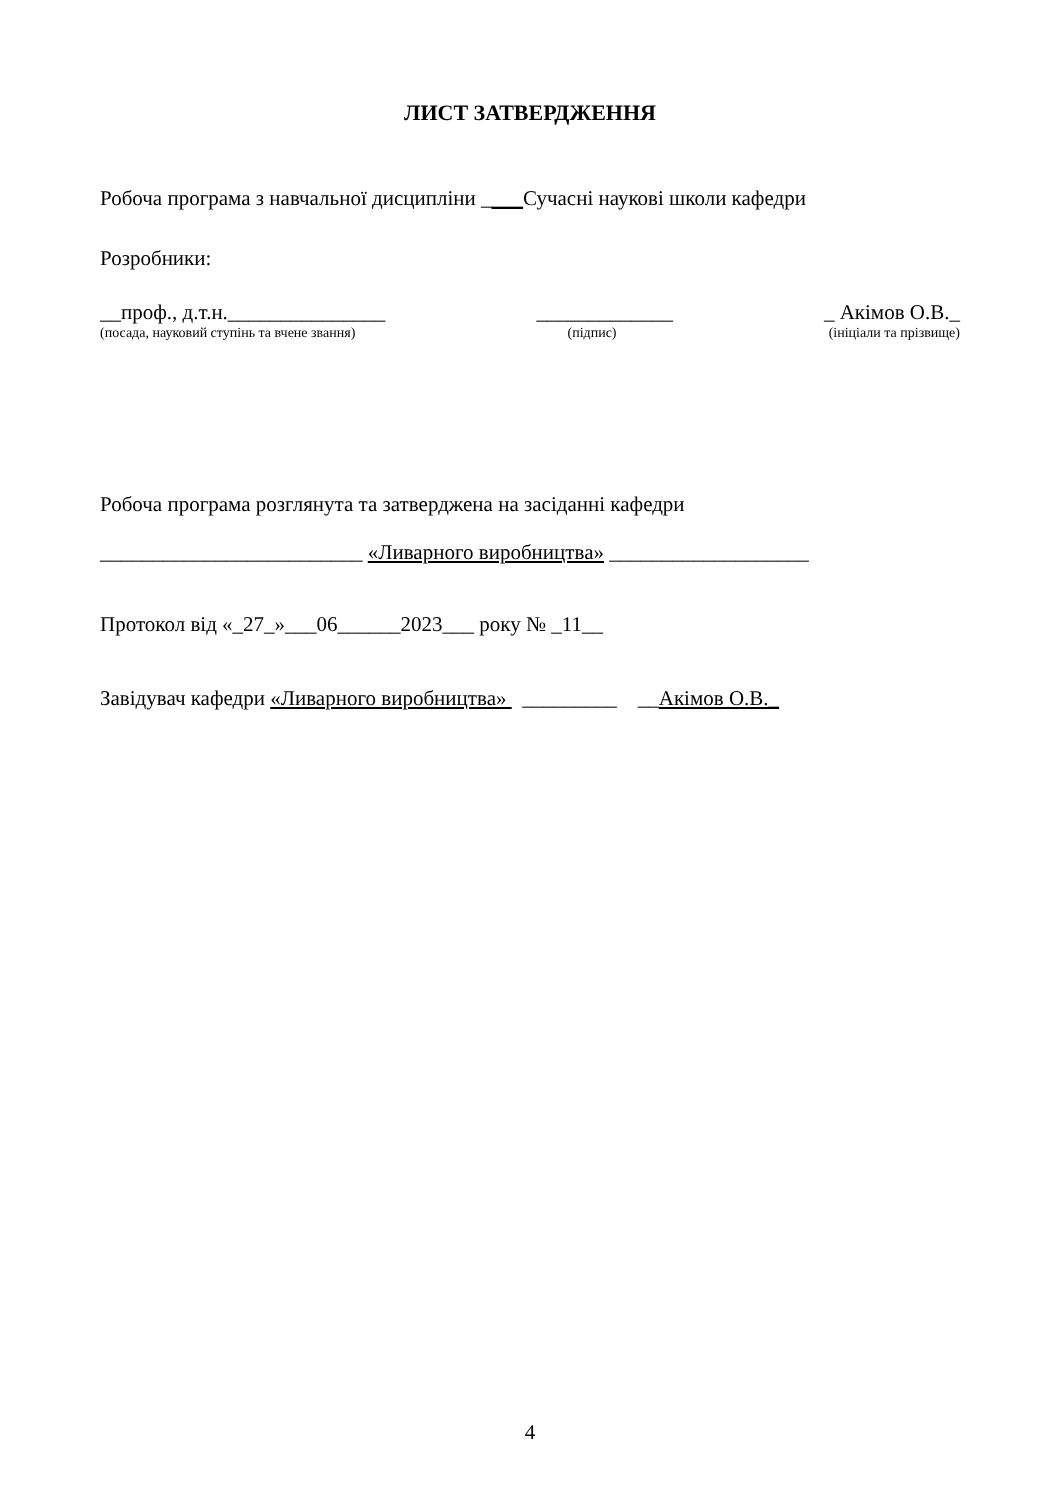ЛИСТ ЗАТВЕРДЖЕННЯ
Робоча програма з навчальної дисципліни ____Сучасні наукові школи кафедри
Розробники:
__проф., д.т.н._______________ _____________ _ Акімов О.В._
(посада, науковий ступінь та вчене звання) (підпис) (ініціали та прізвище)
Робоча програма розглянута та затверджена на засіданні кафедри
_________________________ «Ливарного виробництва» ___________________
Протокол від «_27_»___06______2023___ року № _11__
Завідувач кафедри «Ливарного виробництва» _________ __Акімов О.В._
4